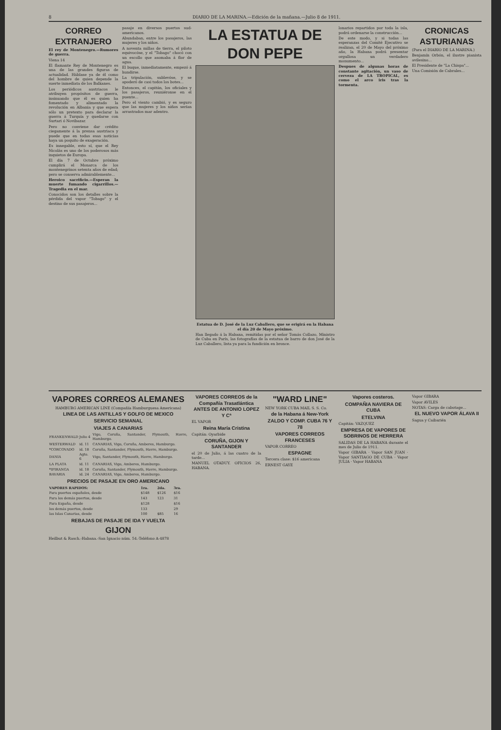8 DIARIO DE LA MARINA.—Edición de la mañana.—Julio 8 de 1911.
CORREO EXTRANJERO
El rey de Montenegro.—Rumores de guerra.
Viena 14
El flamante Rey de Montenegro es una de las grandes figuras de actualidad. Háblase ya de él como del hombre de quien depende la suerte inmediata de los Balkanes.
Los periódicos austriacos le atribuyen propósitos de guerra, insinuando que él es quien ha fomentado y alimentado la revolución en Albania y que espera sólo un pretexto para declarar la guerra á Turquía y quedarse con Surtari ó Novibazar.
Pero no conviene dar crédito ciegamente á la prensa austriaca y puede que en todas esas noticias haya un poquito de exageración.
Es innegable, esto sí, que el Rey Nicolás es uno de los poderosos más inquietos de Europa.
El día 7 de Octubre próximo cumplirá el Monarca de los montenegrinos setenta años de edad; pero se conserva admirablemente...
Heroico sacrificio.—Esperan la muerte fumando cigarrillos.— Tragedia en el mar.
Conocidos son los detalles sobre la pérdida del vapor "Tobago" y el destino de sus pasajeros...
pasaje en diversos puertos sud-americanos.
Abundaban, entre los pasajeros, las mujeres y los niños.
A noventa millas de tierra, el piloto equivocóse, y el "Tobago" chocó con un escollo que asomaba á flor de agua.
El buque, inmediatamente, empezó á hundirse.
La tripulación, sublevóse, y se apoderó de casi todos los botes...
Entonces, el capitán, los oficiales y los pasajeros, reuniéronse en el puente...
Pero el viento cambió, y es seguro que las mujeres y los niños serían arrastrados mar adentro.
LA ESTATUA DE DON PEPE
Estatua de D. José de la Luz Caballero, que se erigirá en la Habana el día 20 de Mayo próximo.
Han llegado á la Habana, remitidas por el señor Tomás Collazo, Ministro de Cuba en París, las fotografías de la estatua de barro de don José de la Luz Caballero, lista ya para la fundición en bronce.
lonarios repartidos por toda la isla, podrá ordenarse la construcción...
De este modo, y si todas las esperanzas del Comité Ejecutivo se realizan, el 20 de Mayo del próximo año, la Habana podrá presentar orgullosa un verdadero monumento...
Despues de algunas horas de constante agitación, un vaso de cerveza de LA TROPICAL, es como el arco iris tras la tormenta.
CRONICAS ASTURIANAS
(Para el DIARIO DE LA MARINA.)
Benjamín Orbón, el ilustre pianista avilesino...
El Presidente de "La Chispa"...
Una Comisión de Cabrales...
VAPORES CORREOS ALEMANES
HAMBURG AMERICAN LINE (Compañía Hamburguesa Americana)
LINEA DE LAS ANTILLAS Y GOLFO DE MEXICO
SERVICIO SEMANAL
VIAJES A CANARIAS
| FRANKENWALD | Julio 4 | Vigo, Coruña, Santander, Plymouth, Havre, Hamburgo. |
| WESTERWALD | id. 11 | CANARIAS, Vigo, Coruña, Amberes, Hamburgo. |
| *CORCOVADO | id. 18 | Coruña, Santander, Plymouth, Havre, Hamburgo. |
| DANIA | Agto. 6 | Vigo, Santander, Plymouth, Havre, Hamburgo. |
| LA PLATA | id. 11 | CANARIAS, Vigo, Amberes, Hamburgo. |
| *IPIRANGA | id. 18 | Coruña, Santander, Plymouth, Havre, Hamburgo. |
| BAVARIA | id. 24 | CANARIAS, Vigo, Amberes, Hamburgo. |
PRECIOS DE PASAJE EN ORO AMERICANO
| VAPORES RAPIDOS: | 1ra. | 2da. | 3ra. |
| --- | --- | --- | --- |
| Para puertos españoles, desde | $148 | $126 | $16 |
| Para los demás puertos, desde | 143 | 123 | 31 |
| Para España, desde | $128 | | $16 |
| los demás puertos, desde | 133 | | 29 |
| las Islas Canarias, desde | 100 | $85 | 16 |
REBAJAS DE PASAJE DE IDA Y VUELTA
GIJON
Heilbut & Rasch.-Habana.-San Ignacio núm. 54.-Teléfono A-4878
VAPORES CORREOS de la Compañía Trasatlántica ANTES DE ANTONIO LOPEZ Y Cª
EL VAPOR
Reina María Cristina
Capitán: Oyarbide
CORUÑA, GIJON Y SANTANDER
el 20 de Julio, á las cuatro de la tarde...
MANUEL OTADUY. OFICIOS 26, HABANA.
"WARD LINE"
NEW YORK CUBA MAIL S. S. Co.
de la Habana á New-York
ZALDO Y COMP. CUBA 76 Y 78
VAPORES CORREOS FRANCESES
VAPOR CORREO
ESPAGNE
Tercera clase: $16 americana
ERNEST GAYE
Vapores costeros.
COMPAÑIA NAVIERA DE CUBA
ETELVINA
Capitán: VAZQUEZ
EMPRESA DE VAPORES DE SOBRINOS DE HERRERA
SALIDAS DE LA HABANA durante el mes de Julio de 1911.
Vapor GIBARA · Vapor SAN JUAN · Vapor SANTIAGO DE CUBA · Vapor JULIA · Vapor HABANA
Vapor GIBARA
Vapor AVILES
NOTAS: Carga de cabotage...
EL NUEVO VAPOR ÁLAVA II
Sagua y Caibarién